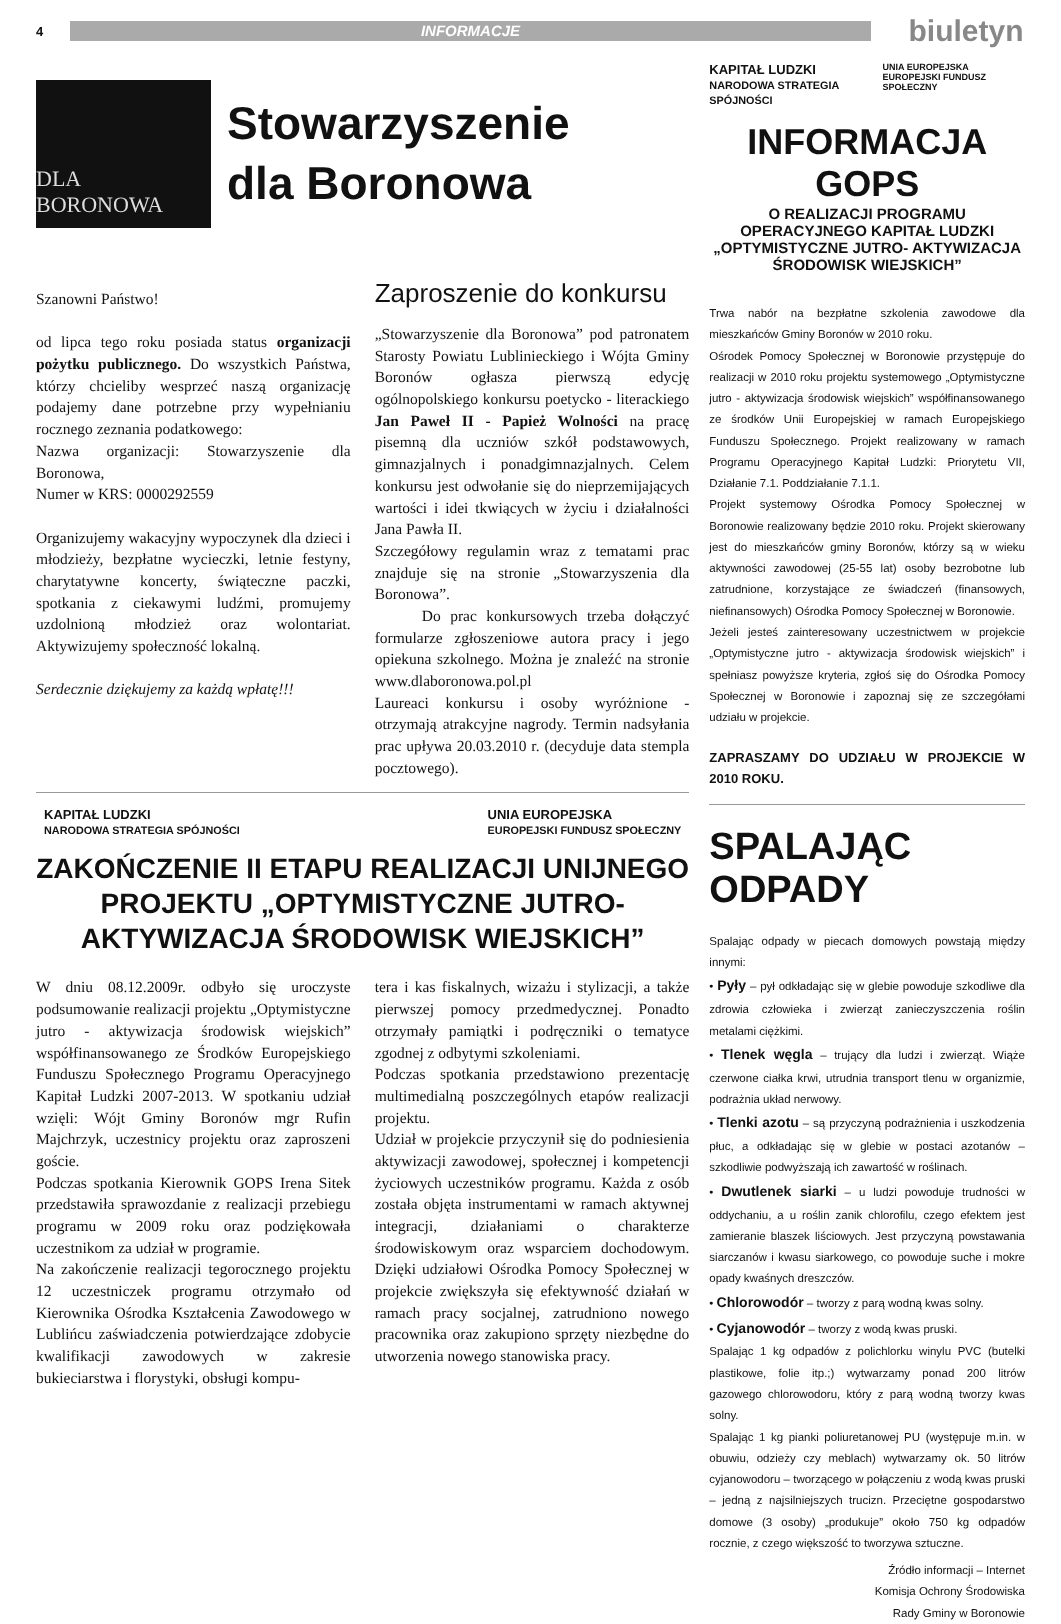4 INFORMACJE biuletyn
DLA BORONOWA
Stowarzyszenie
dla Boronowa
Szanowni Państwo!
od lipca tego roku posiada status organizacji pożytku publicznego. Do wszystkich Państwa, którzy chcieliby wesprzeć naszą organizację podajemy dane potrzebne przy wypełnianiu rocznego zeznania podatkowego:
Nazwa organizacji: Stowarzyszenie dla Boronowa,
Numer w KRS: 0000292559
Organizujemy wakacyjny wypoczynek dla dzieci i młodzieży, bezpłatne wycieczki, letnie festyny, charytatywne koncerty, świąteczne paczki, spotkania z ciekawymi ludźmi, promujemy uzdolnioną młodzież oraz wolontariat. Aktywizujemy społeczność lokalną.
Serdecznie dziękujemy za każdą wpłatę!!!
Zaproszenie do konkursu
„Stowarzyszenie dla Boronowa” pod patronatem Starosty Powiatu Lublinieckiego i Wójta Gminy Boronów ogłasza pierwszą edycję ogólnopolskiego konkursu poetycko - literackiego Jan Paweł II - Papież Wolności na pracę pisemną dla uczniów szkół podstawowych, gimnazjalnych i ponadgimnazjalnych. Celem konkursu jest odwołanie się do nieprzemijających wartości i idei tkwiących w życiu i działalności Jana Pawła II.
Szczegółowy regulamin wraz z tematami prac znajduje się na stronie „Stowarzyszenia dla Boronowa”.
Do prac konkursowych trzeba dołączyć formularze zgłoszeniowe autora pracy i jego opiekuna szkolnego. Można je znaleźć na stronie www.dlaboronowa.pol.pl
Laureaci konkursu i osoby wyróżnione - otrzymają atrakcyjne nagrody. Termin nadsyłania prac upływa 20.03.2010 r. (decyduje data stempla pocztowego).
KAPITAŁ LUDZKI
NARODOWA STRATEGIA SPÓJNOŚCI UNIA EUROPEJSKA
EUROPEJSKI FUNDUSZ SPOŁECZNY
ZAKOŃCZENIE II ETAPU REALIZACJI UNIJNEGO PROJEKTU „OPTYMISTYCZNE JUTRO- AKTYWIZACJA ŚRODOWISK WIEJSKICH”
W dniu 08.12.2009r. odbyło się uroczyste podsumowanie realizacji projektu „Optymistyczne jutro - aktywizacja środowisk wiejskich” współfinansowanego ze Środków Europejskiego Funduszu Społecznego Programu Operacyjnego Kapitał Ludzki 2007-2013. W spotkaniu udział wzięli: Wójt Gminy Boronów mgr Rufin Majchrzyk, uczestnicy projektu oraz zaproszeni goście.
Podczas spotkania Kierownik GOPS Irena Sitek przedstawiła sprawozdanie z realizacji przebiegu programu w 2009 roku oraz podziękowała uczestnikom za udział w programie.
Na zakończenie realizacji tegorocznego projektu 12 uczestniczek programu otrzymało od Kierownika Ośrodka Kształcenia Zawodowego w Lublińcu zaświadczenia potwierdzające zdobycie kwalifikacji zawodowych w zakresie bukieciarstwa i florystyki, obsługi kompu-
tera i kas fiskalnych, wizażu i stylizacji, a także pierwszej pomocy przedmedycznej. Ponadto otrzymały pamiątki i podręczniki o tematyce zgodnej z odbytymi szkoleniami.
Podczas spotkania przedstawiono prezentację multimedialną poszczególnych etapów realizacji projektu.
Udział w projekcie przyczynił się do podniesienia aktywizacji zawodowej, społecznej i kompetencji życiowych uczestników programu. Każda z osób została objęta instrumentami w ramach aktywnej integracji, działaniami o charakterze środowiskowym oraz wsparciem dochodowym. Dzięki udziałowi Ośrodka Pomocy Społecznej w projekcie zwiększyła się efektywność działań w ramach pracy socjalnej, zatrudniono nowego pracownika oraz zakupiono sprzęty niezbędne do utworzenia nowego stanowiska pracy.
KAPITAŁ LUDZKI
NARODOWA STRATEGIA SPÓJNOŚCI UNIA EUROPEJSKA
EUROPEJSKI FUNDUSZ SPOŁECZNY
INFORMACJA GOPS
O REALIZACJI PROGRAMU OPERACYJNEGO KAPITAŁ LUDZKI „OPTYMISTYCZNE JUTRO- AKTYWIZACJA ŚRODOWISK WIEJSKICH”
Trwa nabór na bezpłatne szkolenia zawodowe dla mieszkańców Gminy Boronów w 2010 roku.
Ośrodek Pomocy Społecznej w Boronowie przystępuje do realizacji w 2010 roku projektu systemowego „Optymistyczne jutro - aktywizacja środowisk wiejskich” współfinansowanego ze środków Unii Europejskiej w ramach Europejskiego Funduszu Społecznego. Projekt realizowany w ramach Programu Operacyjnego Kapitał Ludzki: Priorytetu VII, Działanie 7.1. Poddziałanie 7.1.1.
Projekt systemowy Ośrodka Pomocy Społecznej w Boronowie realizowany będzie 2010 roku. Projekt skierowany jest do mieszkańców gminy Boronów, którzy są w wieku aktywności zawodowej (25-55 lat) osoby bezrobotne lub zatrudnione, korzystające ze świadczeń (finansowych, niefinansowych) Ośrodka Pomocy Społecznej w Boronowie.
Jeżeli jesteś zainteresowany uczestnictwem w projekcie „Optymistyczne jutro - aktywizacja środowisk wiejskich” i spełniasz powyższe kryteria, zgłoś się do Ośrodka Pomocy Społecznej w Boronowie i zapoznaj się ze szczegółami udziału w projekcie.
ZAPRASZAMY DO UDZIAŁU W PROJEKCIE W 2010 ROKU.
SPALAJĄC ODPADY
Spalając odpady w piecach domowych powstają między innymi:
• Pyły – pył odkładając się w glebie powoduje szkodliwe dla zdrowia człowieka i zwierząt zanieczyszczenia roślin metalami ciężkimi.
• Tlenek węgla – trujący dla ludzi i zwierząt. Wiąże czerwone ciałka krwi, utrudnia transport tlenu w organizmie, podrażnia układ nerwowy.
• Tlenki azotu – są przyczyną podrażnienia i uszkodzenia płuc, a odkładając się w glebie w postaci azotanów – szkodliwie podwyższają ich zawartość w roślinach.
• Dwutlenek siarki – u ludzi powoduje trudności w oddychaniu, a u roślin zanik chlorofilu, czego efektem jest zamieranie blaszek liściowych. Jest przyczyną powstawania siarczanów i kwasu siarkowego, co powoduje suche i mokre opady kwaśnych dreszczów.
• Chlorowodór – tworzy z parą wodną kwas solny.
• Cyjanowodór – tworzy z wodą kwas pruski.
Spalając 1 kg odpadów z polichlorku winylu PVC (butelki plastikowe, folie itp.;) wytwarzamy ponad 200 litrów gazowego chlorowodoru, który z parą wodną tworzy kwas solny.
Spalając 1 kg pianki poliuretanowej PU (występuje m.in. w obuwiu, odzieży czy meblach) wytwarzamy ok. 50 litrów cyjanowodoru – tworzącego w połączeniu z wodą kwas pruski – jedną z najsilniejszych trucizn. Przeciętne gospodarstwo domowe (3 osoby) „produkuje” około 750 kg odpadów rocznie, z czego większość to tworzywa sztuczne.
Źródło informacji – Internet
Komisja Ochrony Środowiska
Rady Gminy w Boronowie